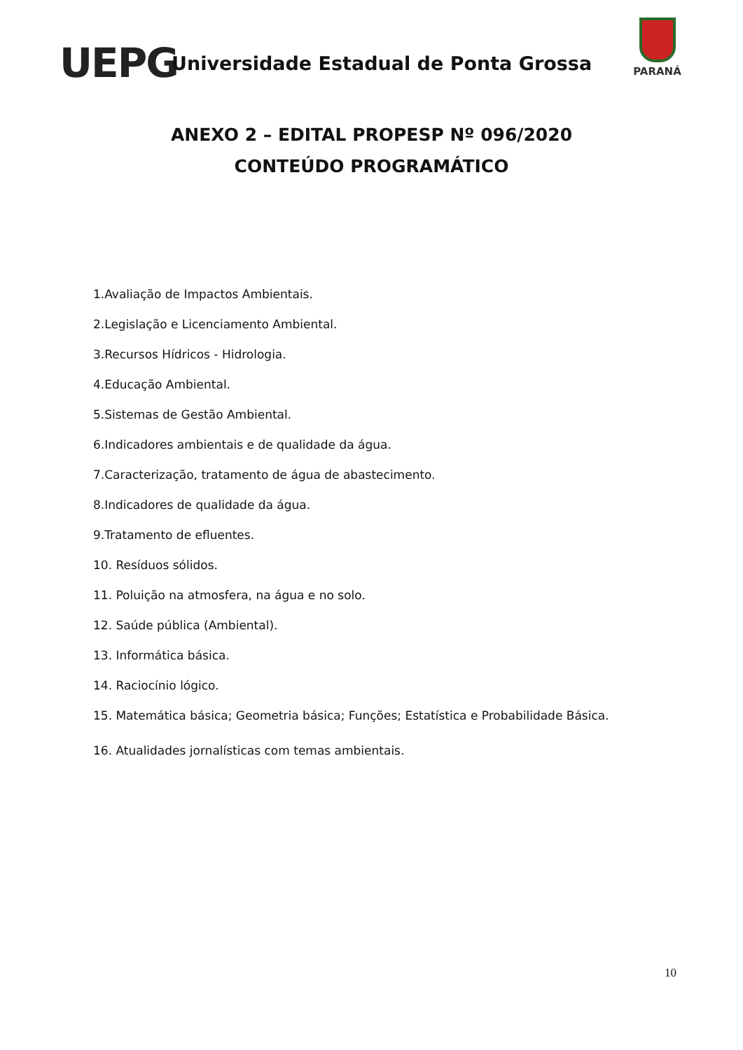UEPG
Universidade Estadual de Ponta Grossa
PARANÁ
ANEXO 2 – EDITAL PROPESP Nº 096/2020
CONTEÚDO PROGRAMÁTICO
1.Avaliação de Impactos Ambientais.
2.Legislação e Licenciamento Ambiental.
3.Recursos Hídricos - Hidrologia.
4.Educação Ambiental.
5.Sistemas de Gestão Ambiental.
6.Indicadores ambientais e de qualidade da água.
7.Caracterização, tratamento de água de abastecimento.
8.Indicadores de qualidade da água.
9.Tratamento de efluentes.
10. Resíduos sólidos.
11. Poluição na atmosfera, na água e no solo.
12. Saúde pública (Ambiental).
13. Informática básica.
14. Raciocínio lógico.
15. Matemática básica; Geometria básica; Funções; Estatística e Probabilidade Básica.
16. Atualidades jornalísticas com temas ambientais.
10